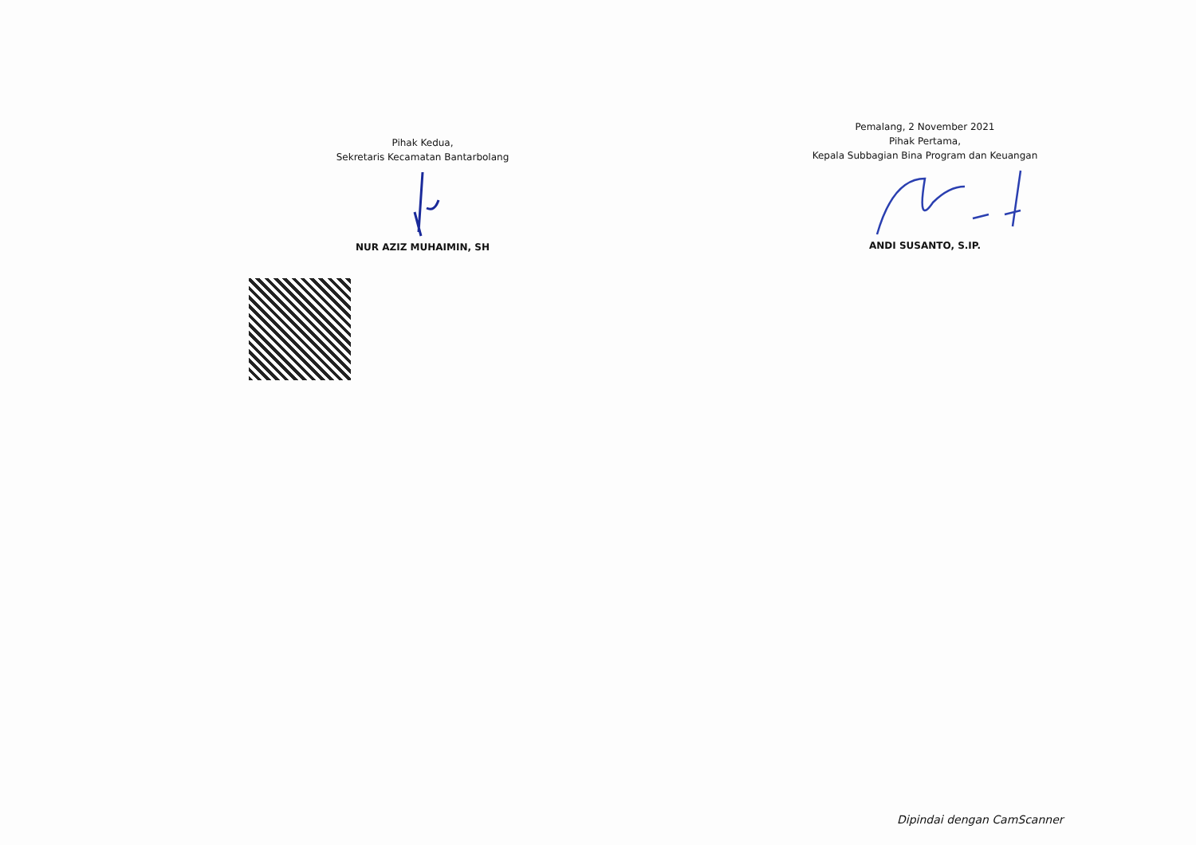Pihak Kedua,
Sekretaris Kecamatan Bantarbolang
NUR AZIZ MUHAIMIN, SH
Pemalang, 2 November 2021
Pihak Pertama,
Kepala Subbagian Bina Program dan Keuangan
ANDI SUSANTO, S.IP.
Dipindai dengan CamScanner